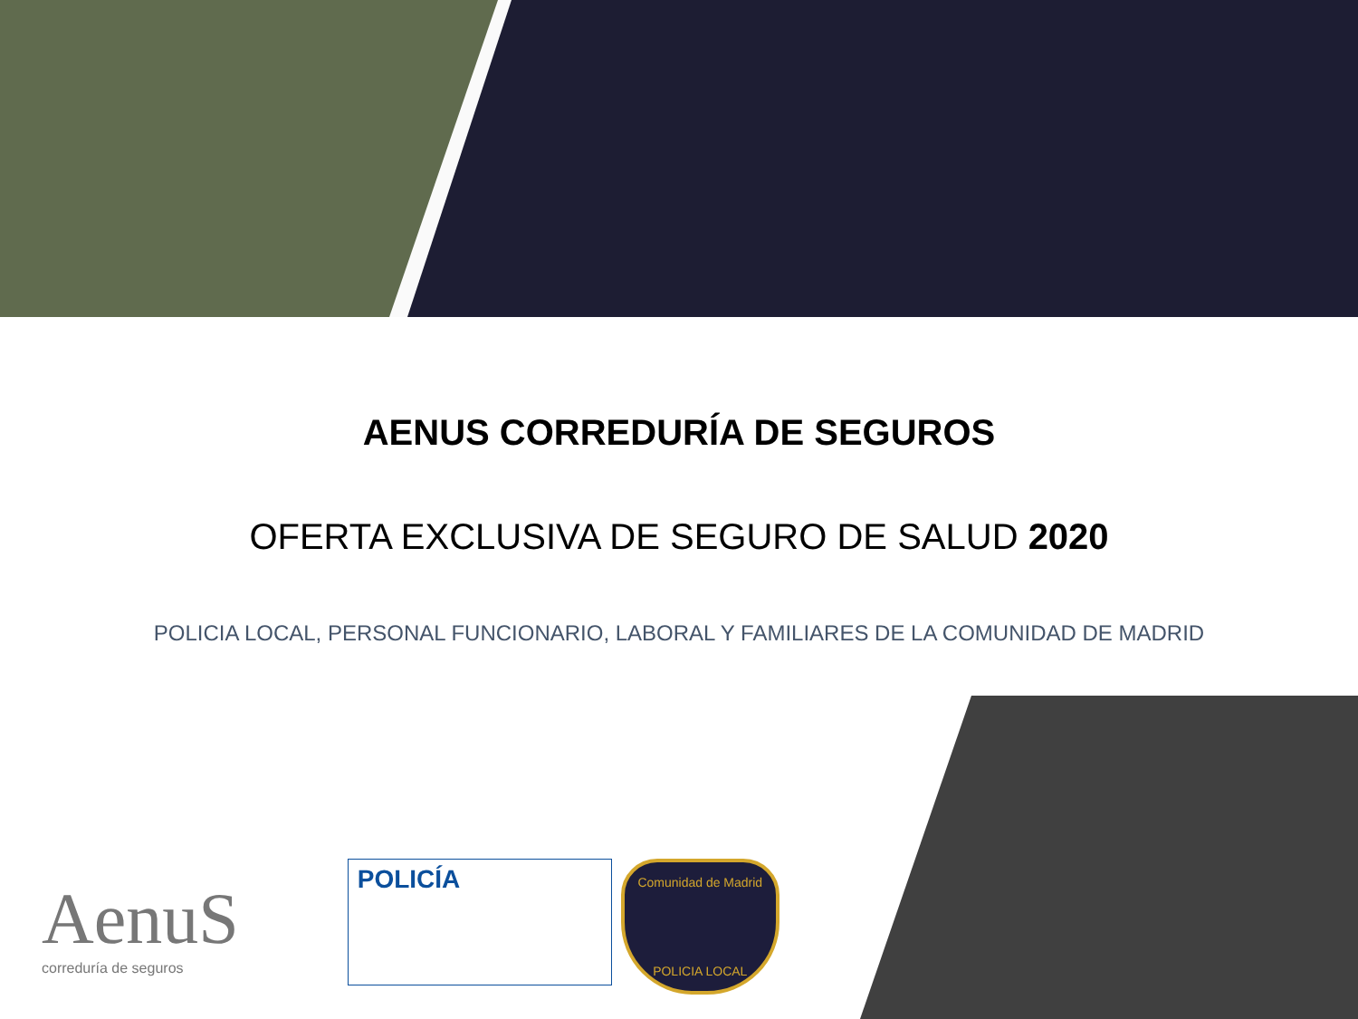AENUS CORREDURÍA DE SEGUROS
OFERTA EXCLUSIVA DE SEGURO DE SALUD 2020
POLICIA LOCAL, PERSONAL FUNCIONARIO, LABORAL Y FAMILIARES DE LA COMUNIDAD DE MADRID
AenuS
correduría de seguros
POLICÍA
Comunidad de Madrid
POLICIA LOCAL